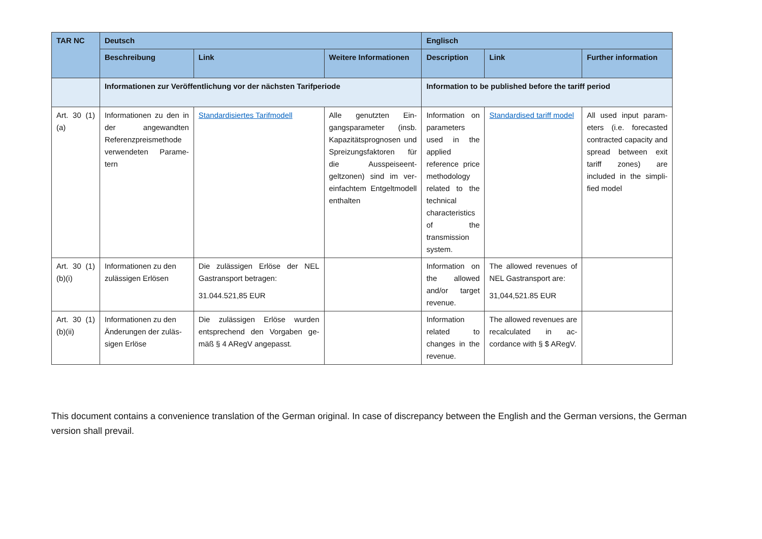| TAR NC | Deutsch | | | Englisch | | |
| --- | --- | --- | --- | --- | --- | --- |
| | Beschreibung | Link | Weitere Informationen | Description | Link | Further information |
| | Informationen zur Veröffentlichung vor der nächsten Tarifperiode | | | Information to be published before the tariff period | | |
| Art. 30 (1)(a) | Informationen zu den in der angewandten Referenzpreismethode verwendeten Parame­tern | Standardisiertes Tarifmodell | Alle genutzten Ein­gangsparameter (insb. Kapazitätsprognosen und Spreizungsfaktoren für die Ausspeiseent­geltzonen) sind im ver­einfachtem Entgeltmo­dell enthalten | Information on parame­ters used in the applied reference price method­ology related to the tech­nical charac­teristics of the transmission system. | Standardised tariff model | All used input param­eters (i.e. forecasted contracted capacity and spread between exit tariff zones) are included in the simpli­fied model |
| Art. 30 (1)(b)(i) | Informationen zu den zulässigen Erlösen | Die zulässigen Erlöse der NEL Gastransport betragen: 31.044.521,85 EUR | | Information on the al­lowed and/or target reve­nue. | The allowed revenues of NEL Gastransport are: 31,044,521.85 EUR | |
| Art. 30 (1)(b)(ii) | Informationen zu den Änderungen der zuläs­sigen Erlöse | Die zulässigen Erlöse wurden entsprechend den Vorgaben ge­mäß § 4 ARegV angepasst. | | Information related to changes in the revenue. | The allowed revenues are recalculated in ac­cordance with § $ ARegV. | |
This document contains a convenience translation of the German original. In case of discrepancy between the English and the German versions, the German version shall prevail.